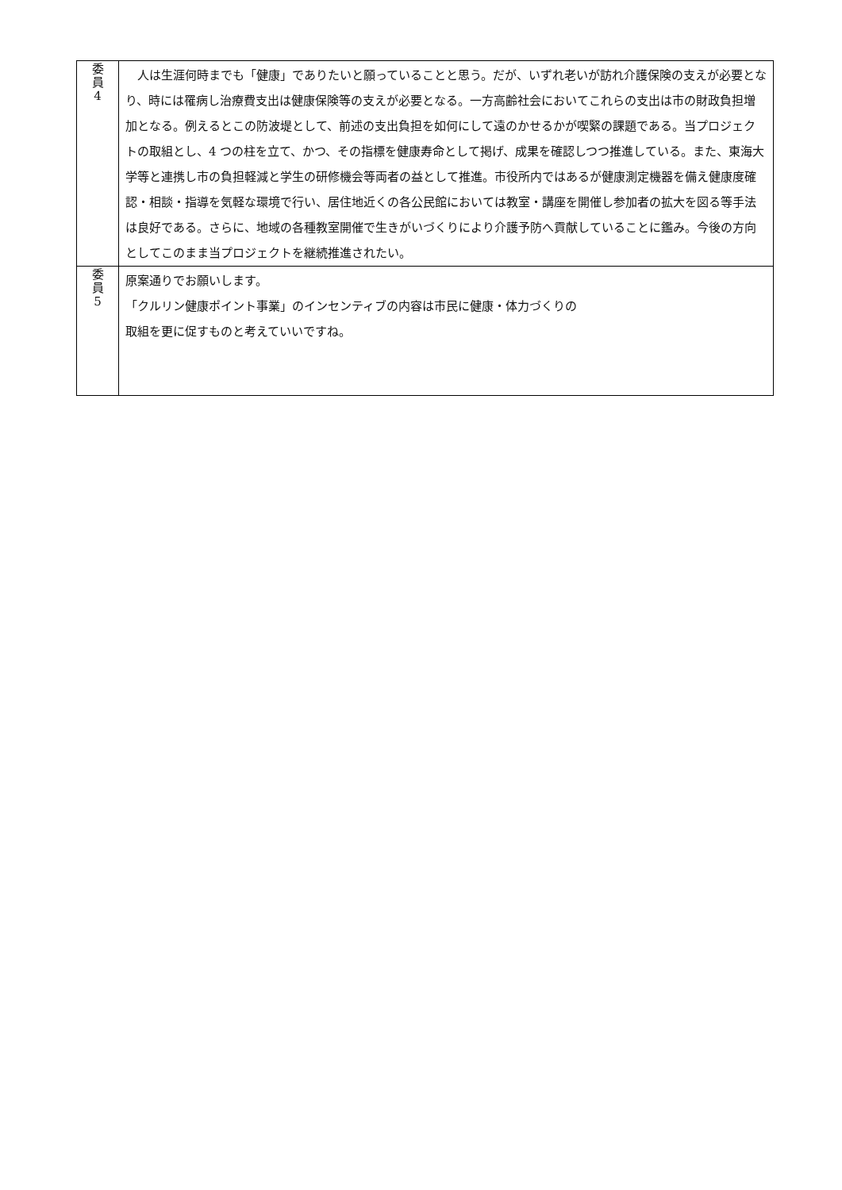| 委 員 4 | 人は生涯何時までも「健康」でありたいと願っていることと思う。だが、いずれ老いが訪れ介護保険の支えが必要となり、時には罹病し治療費支出は健康保険等の支えが必要となる。一方高齢社会においてこれらの支出は市の財政負担増加となる。例えるとこの防波堤として、前述の支出負担を如何にして遠のかせるかが喫緊の課題である。当プロジェクトの取組とし、4 つの柱を立て、かつ、その指標を健康寿命として掲げ、成果を確認しつつ推進している。また、東海大学等と連携し市の負担軽減と学生の研修機会等両者の益として推進。市役所内ではあるが健康測定機器を備え健康度確認・相談・指導を気軽な環境で行い、居住地近くの各公民館においては教室・講座を開催し参加者の拡大を図る等手法は良好である。さらに、地域の各種教室開催で生きがいづくりにより介護予防へ貢献していることに鑑み。今後の方向としてこのまま当プロジェクトを継続推進されたい。 |
| 委 員 5 | 原案通りでお願いします。 「クルリン健康ポイント事業」のインセンティブの内容は市民に健康・体力づくりの 取組を更に促すものと考えていいですね。 |